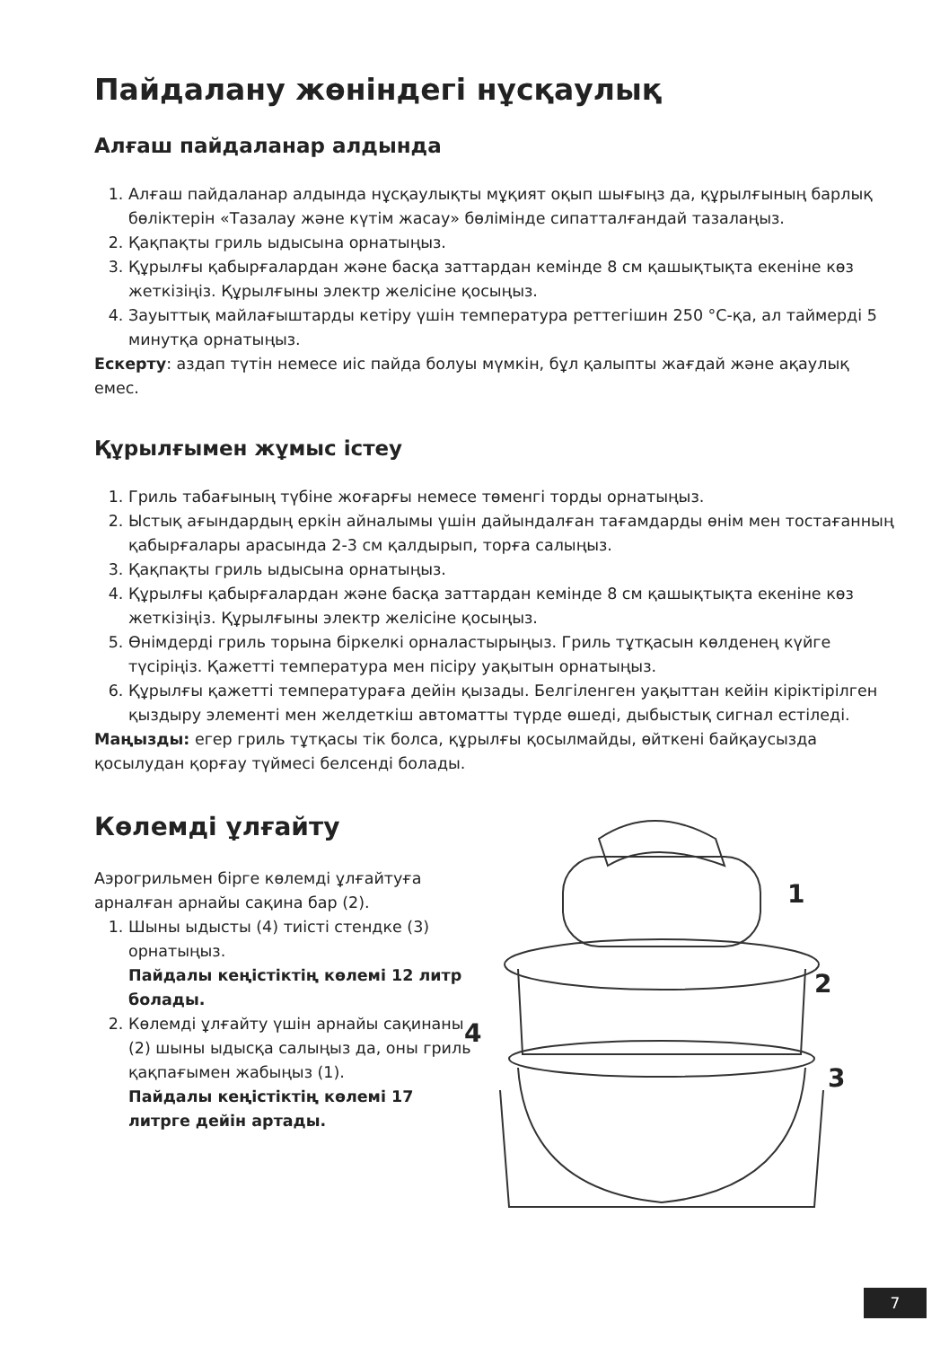Пайдалану жөніндегі нұсқаулық
Алғаш пайдаланар алдында
1. Алғаш пайдаланар алдында нұсқаулықты мұқият оқып шығыңз да, құрылғының барлық бөліктерін «Тазалау және күтім жасау» бөлімінде сипатталғандай тазалаңыз.
2. Қақпақты гриль ыдысына орнатыңыз.
3. Құрылғы қабырғалардан және басқа заттардан кемінде 8 см қашықтықта екеніне көз жеткізіңіз. Құрылғыны электр желісіне қосыңыз.
4. Зауыттық майлағыштарды кетіру үшін температура реттегішин 250 °C-қа, ал таймерді 5 минутқа орнатыңыз.
Ескерту: аздап түтін немесе иіс пайда болуы мүмкін, бұл қалыпты жағдай және ақаулық емес.
Құрылғымен жұмыс істеу
1. Гриль табағының түбіне жоғарғы немесе төменгі торды орнатыңыз.
2. Ыстық ағындардың еркін айналымы үшін дайындалған тағамдарды өнім мен тостағанның қабырғалары арасында 2-3 см қалдырып, торға салыңыз.
3. Қақпақты гриль ыдысына орнатыңыз.
4. Құрылғы қабырғалардан және басқа заттардан кемінде 8 см қашықтықта екеніне көз жеткізіңіз. Құрылғыны электр желісіне қосыңыз.
5. Өнімдерді гриль торына біркелкі орналастырыңыз. Гриль тұтқасын көлденең күйге түсіріңіз. Қажетті температура мен пісіру уақытын орнатыңыз.
6. Құрылғы қажетті температураға дейін қызады. Белгіленген уақыттан кейін кіріктірілген қыздыру элементі мен желдеткіш автоматты түрде өшеді, дыбыстық сигнал естіледі.
Маңызды: егер гриль тұтқасы тік болса, құрылғы қосылмайды, өйткені байқаусызда қосылудан қорғау түймесі белсенді болады.
Көлемді ұлғайту
Аэрогрильмен бірге көлемді ұлғайтуға арналған арнайы сақина бар (2).
1. Шыны ыдысты (4) тиісті стендке (3) орнатыңыз.
Пайдалы кеңістіктің көлемі 12 литр болады.
2. Көлемді ұлғайту үшін арнайы сақинаны (2) шыны ыдысқа салыңыз да, оны гриль қақпағымен жабыңыз (1).
Пайдалы кеңістіктің көлемі 17 литрге дейін артады.
1
2
3
4
7